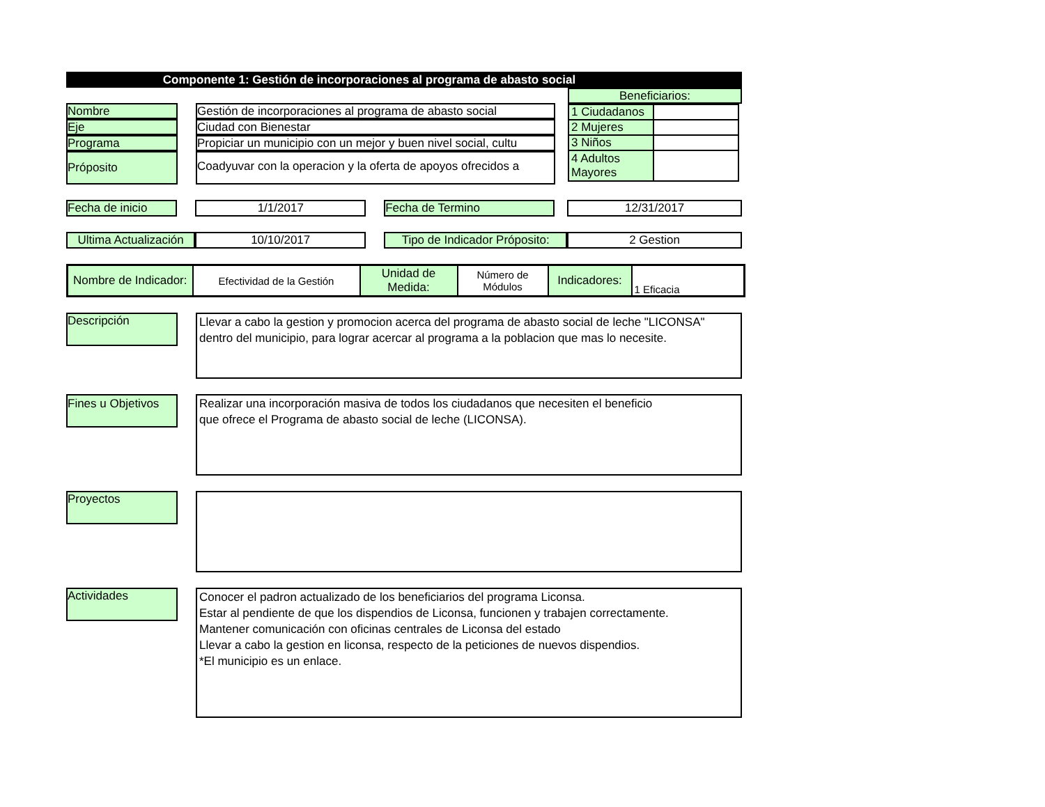Componente 1: Gestión de incorporaciones al programa de abasto social
Nombre Gestión de incorporaciones al programa de abasto social
Eje Ciudad con Bienestar
Programa Propiciar un municipio con un mejor y buen nivel social, cultu
Próposito Coadyuvar con la operacion y la oferta de apoyos ofrecidos a
Beneficiarios:
| 1 Ciudadanos | |
| 2 Mujeres | |
| 3 Niños | |
| 4 Adultos Mayores | |
Fecha de inicio 1/1/2017 Fecha de Termino 12/31/2017
Ultima Actualización
10/10/2017 Tipo de Indicador Próposito:
2 Gestion
| Nombre de Indicador: | Efectividad de la Gestión | Unidad de Medida: | Número de Módulos | Indicadores: | 1 Eficacia |
Descripción
Llevar a cabo la gestion y promocion acerca del programa de abasto social de leche "LICONSA" dentro del municipio, para lograr acercar al programa a la poblacion que mas lo necesite.
Fines u Objetivos
Realizar una incorporación masiva de todos los ciudadanos que necesiten el beneficio
que ofrece el Programa de abasto social de leche (LICONSA).
Proyectos
Actividades
Conocer el padron actualizado de los beneficiarios del programa Liconsa.
Estar al pendiente de que los dispendios de Liconsa, funcionen y trabajen correctamente.
Mantener comunicación con oficinas centrales de Liconsa del estado
Llevar a cabo la gestion en liconsa, respecto de la peticiones de nuevos dispendios.
*El municipio es un enlace.